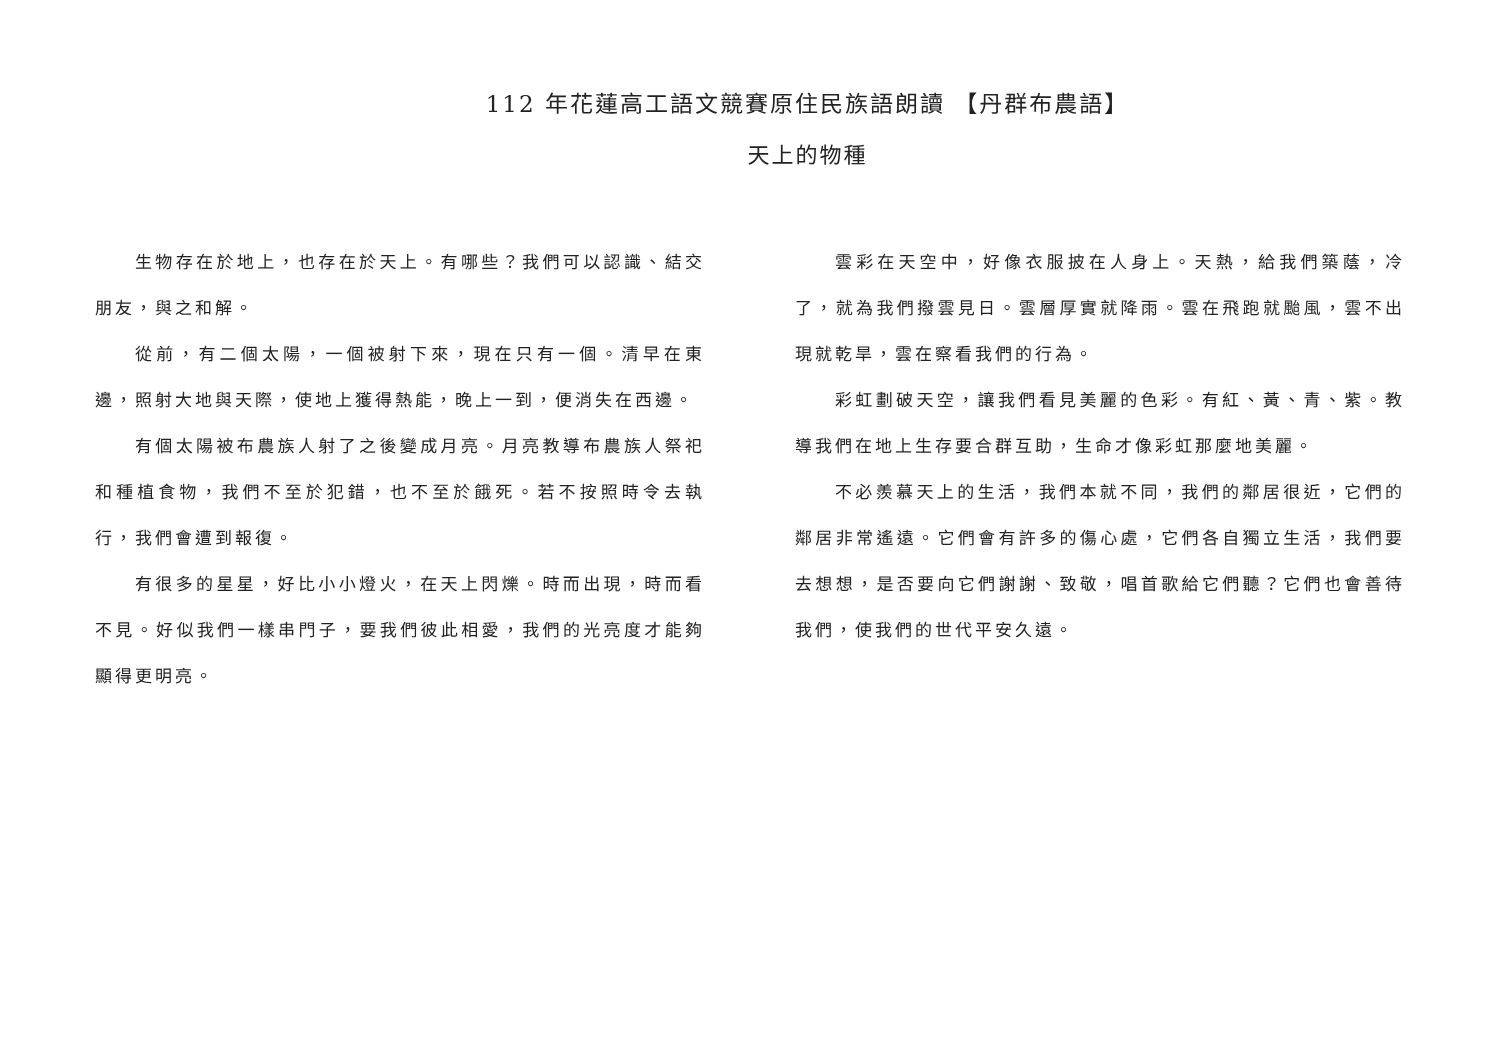112 年花蓮高工語文競賽原住民族語朗讀 【丹群布農語】
天上的物種
生物存在於地上，也存在於天上。有哪些？我們可以認識、結交朋友，與之和解。
從前，有二個太陽，一個被射下來，現在只有一個。清早在東邊，照射大地與天際，使地上獲得熱能，晚上一到，便消失在西邊。
有個太陽被布農族人射了之後變成月亮。月亮教導布農族人祭祀和種植食物，我們不至於犯錯，也不至於餓死。若不按照時令去執行，我們會遭到報復。
有很多的星星，好比小小燈火，在天上閃爍。時而出現，時而看不見。好似我們一樣串門子，要我們彼此相愛，我們的光亮度才能夠顯得更明亮。
雲彩在天空中，好像衣服披在人身上。天熱，給我們築蔭，冷了，就為我們撥雲見日。雲層厚實就降雨。雲在飛跑就颱風，雲不出現就乾旱，雲在察看我們的行為。
彩虹劃破天空，讓我們看見美麗的色彩。有紅、黃、青、紫。教導我們在地上生存要合群互助，生命才像彩虹那麼地美麗。
不必羨慕天上的生活，我們本就不同，我們的鄰居很近，它們的鄰居非常遙遠。它們會有許多的傷心處，它們各自獨立生活，我們要去想想，是否要向它們謝謝、致敬，唱首歌給它們聽？它們也會善待我們，使我們的世代平安久遠。